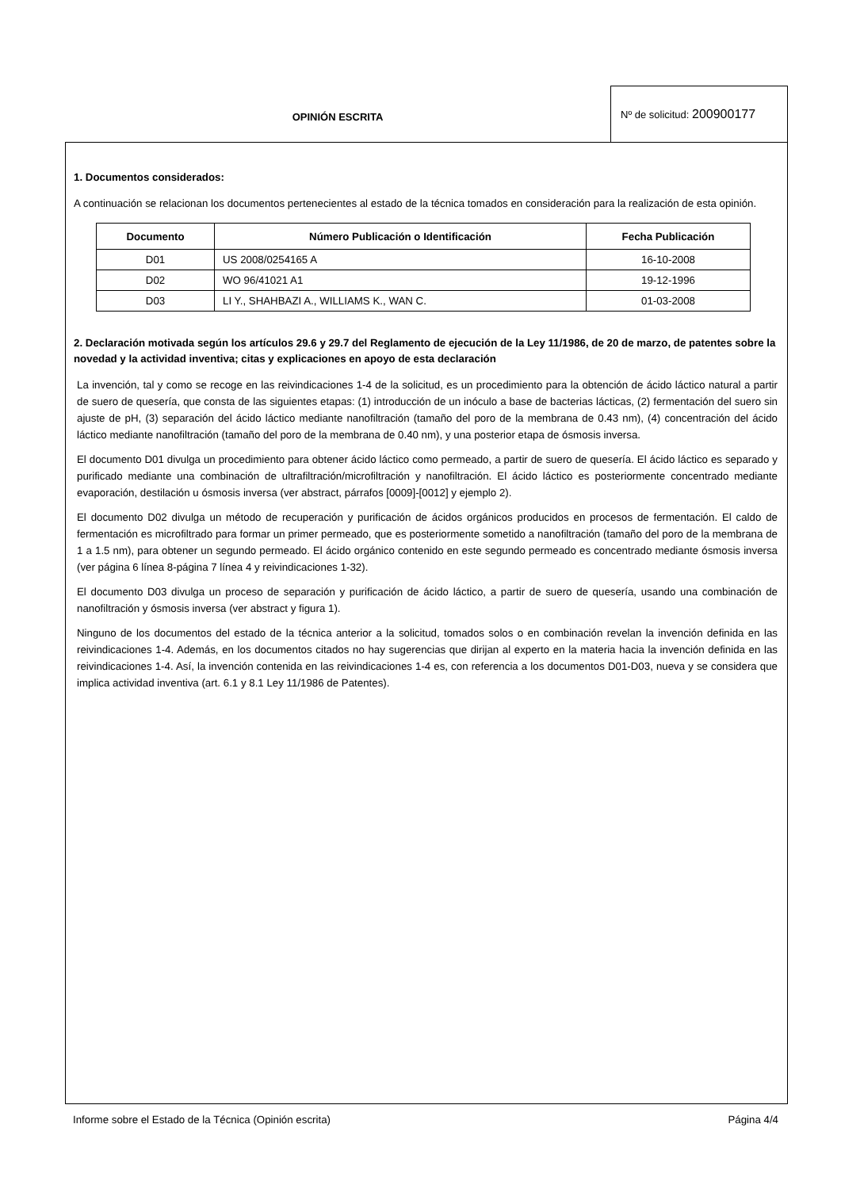OPINIÓN ESCRITA
Nº de solicitud: 200900177
1. Documentos considerados:
A continuación se relacionan los documentos pertenecientes al estado de la técnica tomados en consideración para la realización de esta opinión.
| Documento | Número Publicación o Identificación | Fecha Publicación |
| --- | --- | --- |
| D01 | US 2008/0254165 A | 16-10-2008 |
| D02 | WO 96/41021 A1 | 19-12-1996 |
| D03 | LI Y., SHAHBAZI A., WILLIAMS K., WAN C. | 01-03-2008 |
2. Declaración motivada según los artículos 29.6 y 29.7 del Reglamento de ejecución de la Ley 11/1986, de 20 de marzo, de patentes sobre la novedad y la actividad inventiva; citas y explicaciones en apoyo de esta declaración
La invención, tal y como se recoge en las reivindicaciones 1-4 de la solicitud, es un procedimiento para la obtención de ácido láctico natural a partir de suero de quesería, que consta de las siguientes etapas: (1) introducción de un inóculo a base de bacterias lácticas, (2) fermentación del suero sin ajuste de pH, (3) separación del ácido láctico mediante nanofiltración (tamaño del poro de la membrana de 0.43 nm), (4) concentración del ácido láctico mediante nanofiltración (tamaño del poro de la membrana de 0.40 nm), y una posterior etapa de ósmosis inversa.
El documento D01 divulga un procedimiento para obtener ácido láctico como permeado, a partir de suero de quesería. El ácido láctico es separado y purificado mediante una combinación de ultrafiltración/microfiltración y nanofiltración. El ácido láctico es posteriormente concentrado mediante evaporación, destilación u ósmosis inversa (ver abstract, párrafos [0009]-[0012] y ejemplo 2).
El documento D02 divulga un método de recuperación y purificación de ácidos orgánicos producidos en procesos de fermentación. El caldo de fermentación es microfiltrado para formar un primer permeado, que es posteriormente sometido a nanofiltración (tamaño del poro de la membrana de 1 a 1.5 nm), para obtener un segundo permeado. El ácido orgánico contenido en este segundo permeado es concentrado mediante ósmosis inversa (ver página 6 línea 8-página 7 línea 4 y reivindicaciones 1-32).
El documento D03 divulga un proceso de separación y purificación de ácido láctico, a partir de suero de quesería, usando una combinación de nanofiltración y ósmosis inversa (ver abstract y figura 1).
Ninguno de los documentos del estado de la técnica anterior a la solicitud, tomados solos o en combinación revelan la invención definida en las reivindicaciones 1-4. Además, en los documentos citados no hay sugerencias que dirijan al experto en la materia hacia la invención definida en las reivindicaciones 1-4. Así, la invención contenida en las reivindicaciones 1-4 es, con referencia a los documentos D01-D03, nueva y se considera que implica actividad inventiva (art. 6.1 y 8.1 Ley 11/1986 de Patentes).
Informe sobre el Estado de la Técnica (Opinión escrita) Página 4/4